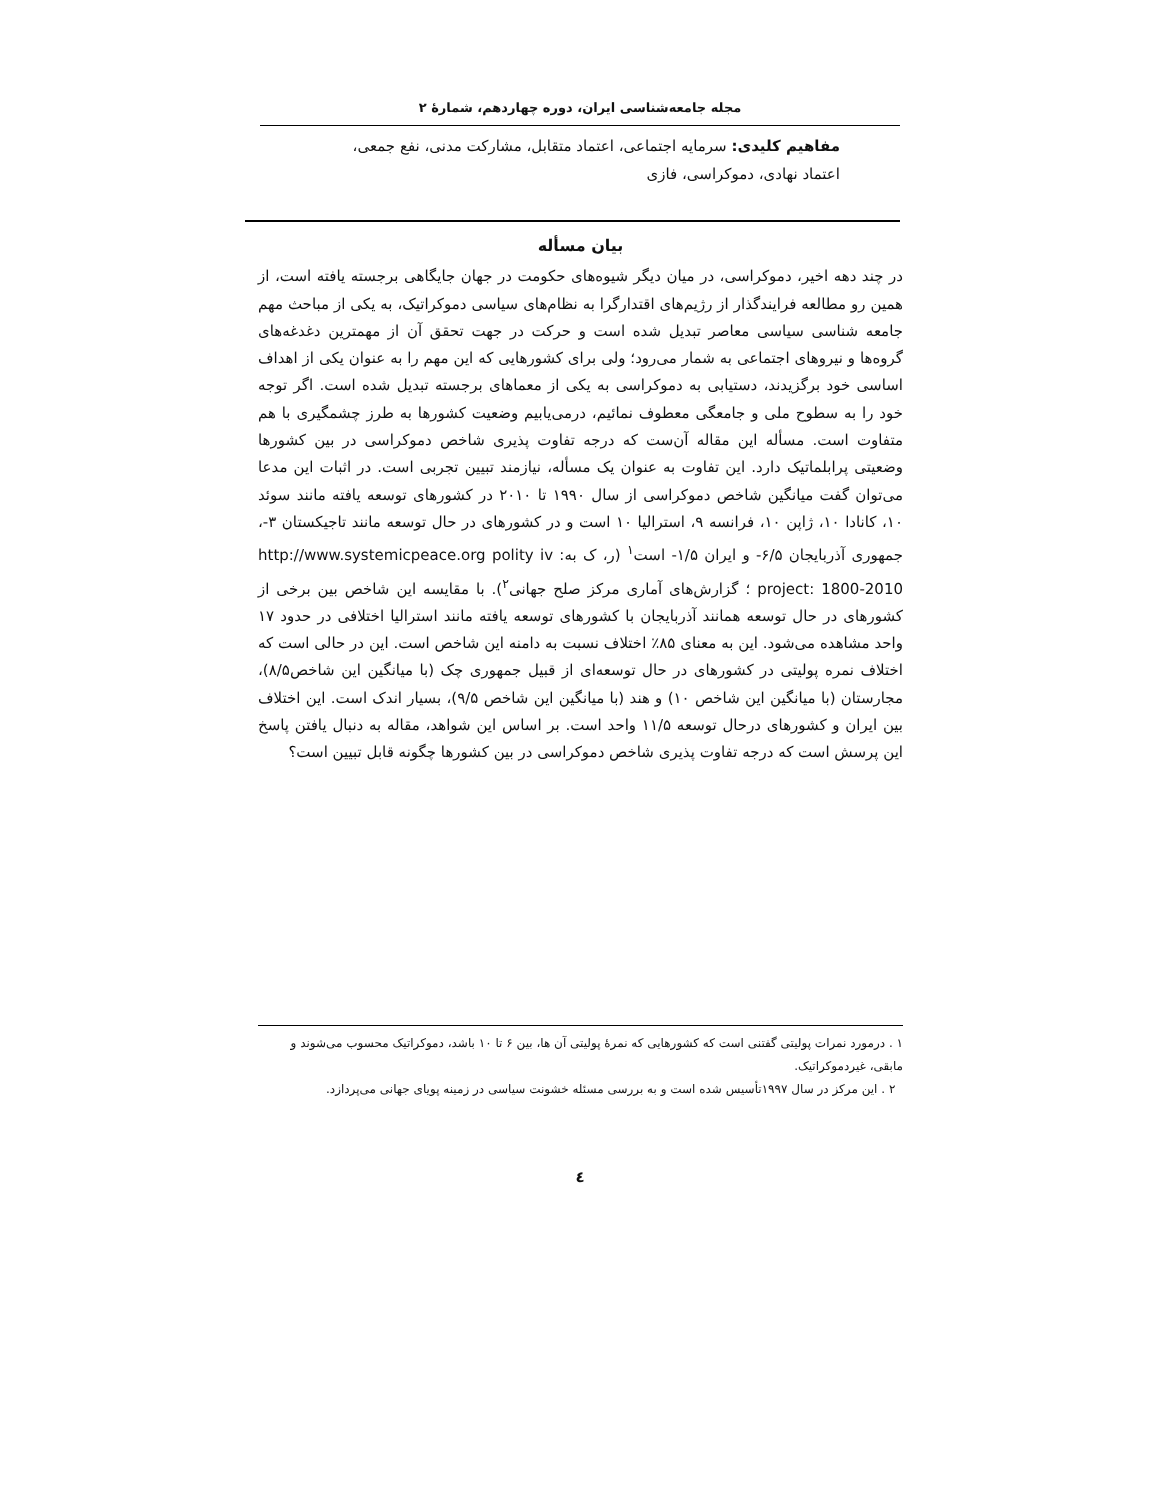مجله جامعه‌شناسی ایران، دوره چهاردهم، شمارهٔ ۲
مفاهیم کلیدی: سرمایه اجتماعی، اعتماد متقابل، مشارکت مدنی، نفع جمعی،
اعتماد نهادی، دموکراسی، فازی
بیان مسأله
در چند دهه اخیر، دموکراسی، در میان دیگر شیوه‌های حکومت در جهان جایگاهی برجسته یافته است، از همین رو مطالعه فرایندگذار از رژیم‌های اقتدارگرا به نظام‌های سیاسی دموکراتیک، به یکی از مباحث مهم جامعه شناسی سیاسی معاصر تبدیل شده است و حرکت در جهت تحقق آن از مهمترین دغدغه‌های گروه‌ها و نیروهای اجتماعی به شمار می‌رود؛ ولی برای کشورهایی که این مهم را به عنوان یکی از اهداف اساسی خود برگزیدند، دستیابی به دموکراسی به یکی از معماهای برجسته تبدیل شده است. اگر توجه خود را به سطوح ملی و جامعگی معطوف نمائیم، درمی‌یابیم وضعیت کشورها به طرز چشمگیری با هم متفاوت است. مسأله این مقاله آن‌ست که درجه تفاوت پذیری شاخص دموکراسی در بین کشورها وضعیتی پرابلماتیک دارد. این تفاوت به عنوان یک مسأله، نیازمند تبیین تجربی است. در اثبات این مدعا می‌توان گفت میانگین شاخص دموکراسی از سال ۱۹۹۰ تا ۲۰۱۰ در کشورهای توسعه یافته مانند سوئد ۱۰، کانادا ۱۰، ژاپن ۱۰، فرانسه ۹، استرالیا ۱۰ است و در کشورهای در حال توسعه مانند تاجیکستان ۳-، جمهوری آذربایجان ۶/۵- و ایران ۱/۵- است<sup>۱</sup> (ر، ک به: http://www.systemicpeace.org polity iv project: 1800-2010 ؛ گزارش‌های آماری مرکز صلح جهانی<sup>۲</sup>). با مقایسه این شاخص بین برخی از کشورهای در حال توسعه همانند آذربایجان با کشورهای توسعه یافته مانند استرالیا اختلافی در حدود ۱۷ واحد مشاهده می‌شود. این به معنای ۸۵٪ اختلاف نسبت به دامنه این شاخص است. این در حالی است که اختلاف نمره پولیتی در کشورهای در حال توسعه‌ای از قبیل جمهوری چک (با میانگین این شاخص۸/۵)، مجارستان (با میانگین این شاخص ۱۰) و هند (با میانگین این شاخص ۹/۵)، بسیار اندک است. این اختلاف بین ایران و کشورهای درحال توسعه ۱۱/۵ واحد است. بر اساس این شواهد، مقاله به دنبال یافتن پاسخ این پرسش است که درجه تفاوت پذیری شاخص دموکراسی در بین کشورها چگونه قابل تبیین است؟
۱ . درمورد نمرات پولیتی گفتنی است که کشورهایی که نمرهٔ پولیتی آن ها، بین ۶ تا ۱۰ باشد، دموکراتیک محسوب می‌شوند و مابقی، غیردموکراتیک.
۲ . این مرکز در سال ۱۹۹۷تأسیس شده است و به بررسی مسئله خشونت سیاسی در زمینه پویای جهانی می‌پردازد.
٤